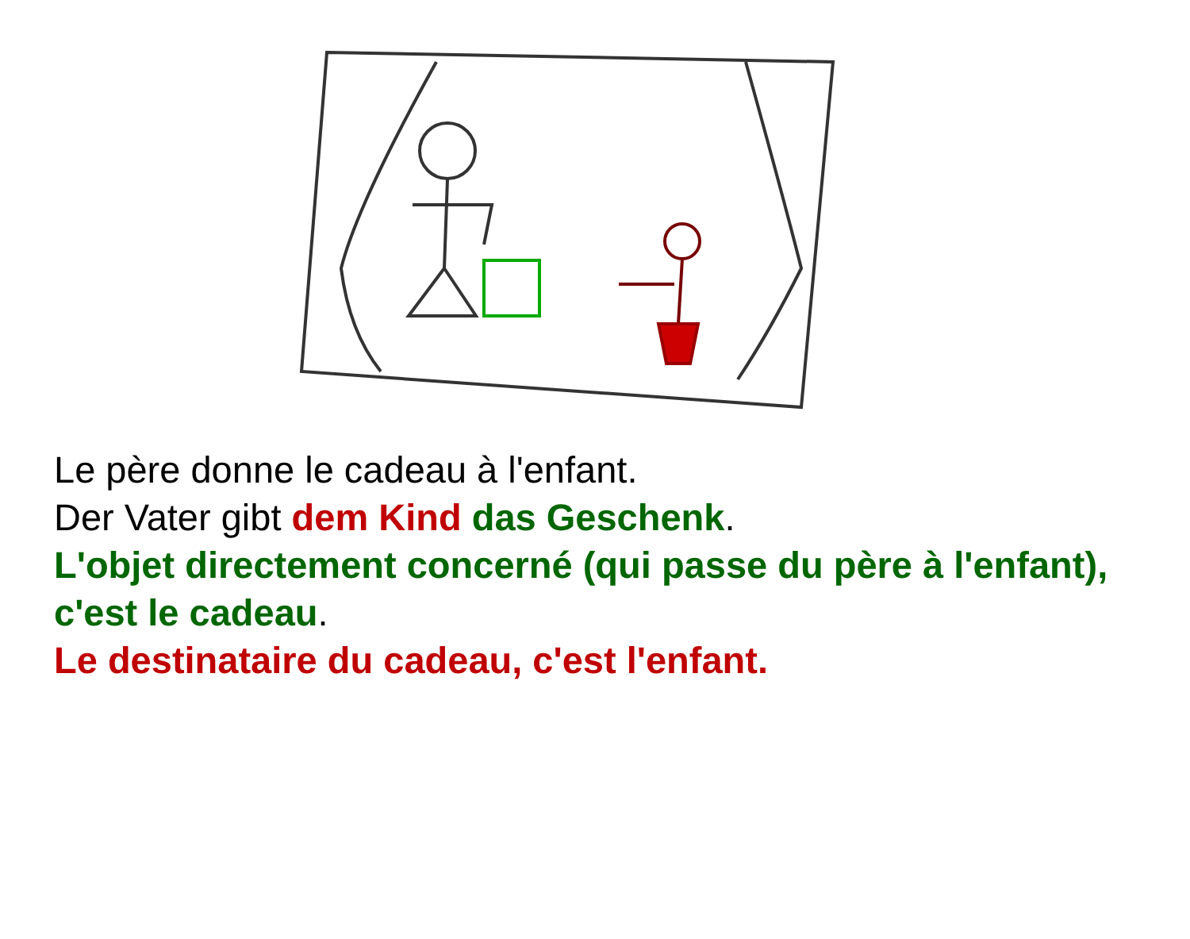Le père donne le cadeau à l'enfant.
Der Vater gibt dem Kind das Geschenk.
L'objet directement concerné (qui passe du père à l'enfant), c'est le cadeau.
Le destinataire du cadeau, c'est l'enfant.